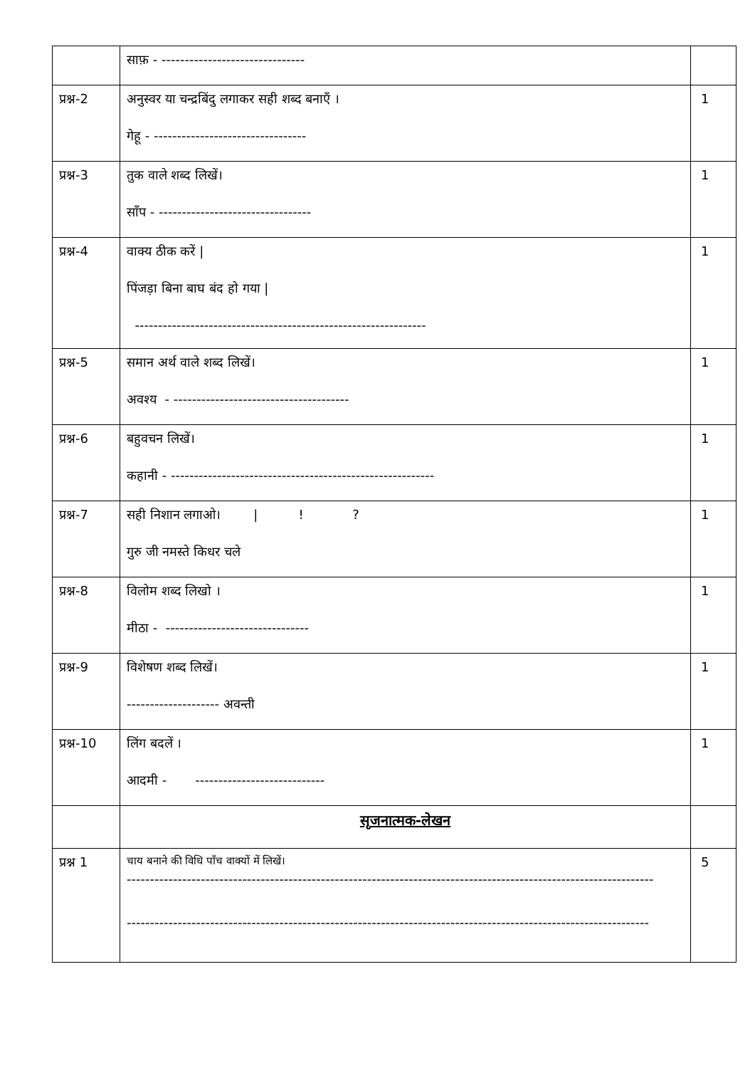| | साफ़ - ------------------------------- | |
| प्रश्न-2 | अनुस्वर या चन्द्रबिंदु लगाकर सही शब्द बनाएँ । गेहू - --------------------------------- | 1 |
| प्रश्न-3 | तुक वाले शब्द लिखें। साँप - --------------------------------- | 1 |
| प्रश्न-4 | वाक्य ठीक करें / पिंजड़ा बिना बाघ बंद हो गया / --------------------------------------------------------------- | 1 |
| प्रश्न-5 | समान अर्थ वाले शब्द लिखें। अवश्य - -------------------------------------- | 1 |
| प्रश्न-6 | बहुवचन लिखें। कहानी - --------------------------------------------------------- | 1 |
| प्रश्न-7 | सही निशान लगाओ। / ! ? गुरु जी नमस्ते किधर चले | 1 |
| प्रश्न-8 | विलोम शब्द लिखो । मीठा - ------------------------------- | 1 |
| प्रश्न-9 | विशेषण शब्द लिखें। -------------------- अवन्ती | 1 |
| प्रश्न-10 | लिंग बदलें । आदमी - ---------------------------- | 1 |
| | सृजनात्मक-लेखन | |
| प्रश्न 1 | चाय बनाने की विधि पाँच वाक्यों में लिखें। ------------------------------------------------------------------------------------------------------------------ ----------------------------------------------------------------------------------------------------------------- | 5 |